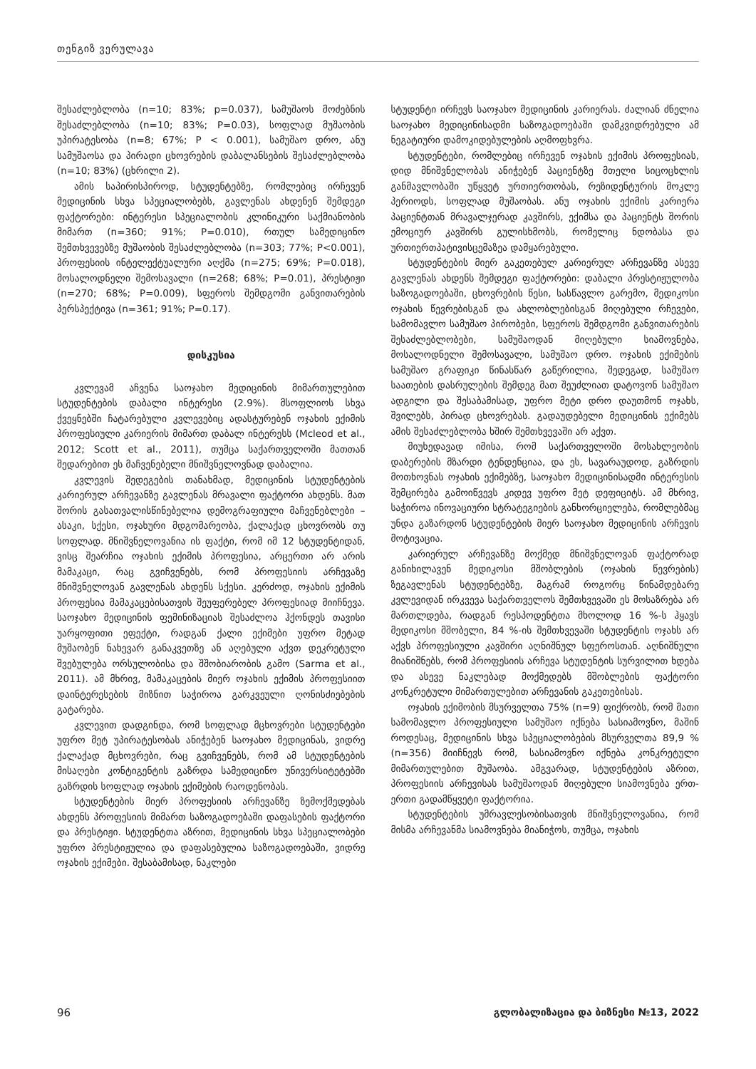თენგიზ ვერულავა
შესაძლებლობა (n=10; 83%; p=0.037), სამუშაოს მოძებნის შესაძლებლობა (n=10; 83%; P=0.03), სოფლად მუშაობის უპირატესობა (n=8; 67%; P < 0.001), სამუშაო დრო, ანუ სამუშაოსა და პირადი ცხოვრების დაბალანსების შესაძლებლობა (n=10; 83%) (ცხრილი 2).
ამის საპირისპიროდ, სტუდენტებზე, რომლებიც ირჩევენ მედიცინის სხვა სპეციალობებს, გავლენას ახდენენ შემდეგი ფაქტორები: ინტერესი სპეციალობის კლინიკური საქმიანობის მიმართ (n=360; 91%; P=0.010), რთულ სამედიცინო შემთხვევებზე მუშაობის შესაძლებლობა (n=303; 77%; P<0.001), პროფესიის ინტელექტუალური აღქმა (n=275; 69%; P=0.018), მოსალოდნელი შემოსავალი (n=268; 68%; P=0.01), პრესტიჟი (n=270; 68%; P=0.009), სფეროს შემდგომი განვითარების პერსპექტივა (n=361; 91%; P=0.17).
დისკუსია
კვლევამ აჩვენა საოჯახო მედიცინის მიმართულებით სტუდენტების დაბალი ინტერესი (2.9%). მსოფლიოს სხვა ქვეყნებში ჩატარებული კვლევებიც ადასტურებენ ოჯახის ექიმის პროფესიული კარიერის მიმართ დაბალ ინტერესს (Mcleod et al., 2012; Scott et al., 2011), თუმცა საქართველოში მათთან შედარებით ეს მაჩვენებელი მნიშვნელოვნად დაბალია.
კვლევის შედეგების თანახმად, მედიცინის სტუდენტების კარიერულ არჩევანზე გავლენას მრავალი ფაქტორი ახდენს. მათ შორის გასათვალისწინებელია დემოგრაფიული მაჩვენებლები – ასაკი, სქესი, ოჯახური მდგომარეობა, ქალაქად ცხოვრობს თუ სოფლად. მნიშვნელოვანია ის ფაქტი, რომ იმ 12 სტუდენტიდან, ვისც შეარჩია ოჯახის ექიმის პროფესია, არცერთი არ არის მამაკაცი, რაც გვიჩვენებს, რომ პროფესიის არჩევაზე მნიშვნელოვან გავლენას ახდენს სქესი. კერძოდ, ოჯახის ექიმის პროფესია მამაკაცებისათვის შეუფერებელ პროფესიად მიიჩნევა. საოჯახო მედიცინის ფემინიზაციას შესაძლოა ჰქონდეს თავისი უარყოფითი ეფექტი, რადგან ქალი ექიმები უფრო მეტად მუშაობენ ნახევარ განაკვეთზე ან აღებული აქვთ დეკრეტული შვებულება ორსულობისა და შშობიარობის გამო (Sarma et al., 2011). ამ მხრივ, მამაკაცების მიერ ოჯახის ექიმის პროფესიით დაინტერესების მიზნით საჭიროა გარკვეული ღონისძიებების გატარება.
კვლევით დადგინდა, რომ სოფლად მცხოვრები სტუდენტები უფრო მეტ უპირატესობას ანიჭებენ საოჯახო მედიცინას, ვიდრე ქალაქად მცხოვრები, რაც გვიჩვენებს, რომ ამ სტუდენტების მისაღები კონტიგენტის გაზრდა სამედიცინო უნივერსიტეტებში გაზრდის სოფლად ოჯახის ექიმების რაოდენობას.
სტუდენტების მიერ პროფესიის არჩევანზე ზემოქმედებას ახდენს პროფესიის მიმართ საზოგადოებაში დაფასების ფაქტორი და პრესტიჟი. სტუდენტთა აზრით, მედიცინის სხვა სპეციალობები უფრო პრესტიჟულია და დაფასებულია საზოგადოებაში, ვიდრე ოჯახის ექიმები. შესაბამისად, ნაკლები
სტუდენტი ირჩევს საოჯახო მედიცინის კარიერას. ძალიან ძნელია საოჯახო მედიცინისადმი საზოგადოებაში დამკვიდრებული ამ ნეგატიური დამოკიდებულების აღმოფხვრა.
სტუდენტები, რომლებიც ირჩევენ ოჯახის ექიმის პროფესიას, დიდ მნიშვნელობას ანიჭებენ პაციენტზე მთელი სიცოცხლის განმავლობაში უწყვეტ ურთიერთობას, რეზიდენტურის მოკლე პერიოდს, სოფლად მუშაობას. ანუ ოჯახის ექიმის კარიერა პაციენტთან მრავალჯერად კავშირს, ექიმსა და პაციენტს შორის ემოციურ კავშირს გულისხმობს, რომელიც ნდობასა და ურთიერთპატივისცემაზეა დამყარებული.
სტუდენტების მიერ გაკეთებულ კარიერულ არჩევანზე ასევე გავლენას ახდენს შემდეგი ფაქტორები: დაბალი პრესტიჟულობა საზოგადოებაში, ცხოვრების წესი, სასწავლო გარემო, მედიკოსი ოჯახის წევრებისგან და ახლობლებისგან მიღებული რჩევები, სამომავლო სამუშაო პირობები, სფეროს შემდგომი განვითარების შესაძლებლობები, სამუშაოდან მიღებული სიამოვნება, მოსალოდნელი შემოსავალი, სამუშაო დრო. ოჯახის ექიმების სამუშაო გრაფიკი წინასწარ გაწერილია, შედეგად, სამუშაო საათების დასრულების შემდეგ მათ შეუძლიათ დატოვონ სამუშაო ადგილი და შესაბამისად, უფრო მეტი დრო დაუთმონ ოჯახს, შვილებს, პირად ცხოვრებას. გადაუდებელი მედიცინის ექიმებს ამის შესაძლებლობა ხშირ შემთხვევაში არ აქვთ.
მიუხედავად იმისა, რომ საქართველოში მოსახლეობის დაბერების მზარდი ტენდენციაა, და ეს, სავარაუდოდ, გაზრდის მოთხოვნას ოჯახის ექიმებზე, საოჯახო მედიცინისადმი ინტერესის შემცირება გამოიწვევს კიდევ უფრო მეტ დეფიციტს. ამ მხრივ, საჭიროა ინოვაციური სტრატეგიების განხორციელება, რომლებმაც უნდა გაზარდონ სტუდენტების მიერ საოჯახო მედიცინის არჩევის მოტივაცია.
კარიერულ არჩევანზე მოქმედ მნიშვნელოვან ფაქტორად განიხილავენ მედიკოსი მშობლების (ოჯახის წევრების) ზეგავლენას სტუდენტებზე, მაგრამ როგორც წინამდებარე კვლევიდან ირკვევა საქართველოს შემთხვევაში ეს მოსაზრება არ მართლდება, რადგან რესპოდენტთა მხოლოდ 16 %-ს ჰყავს მედიკოსი მშობელი, 84 %-ის შემთხვევაში სტუდენტის ოჯახს არ აქვს პროფესიული კავშირი აღნიშნულ სფეროსთან. აღნიშნული მიანიშნებს, რომ პროფესიის არჩევა სტუდენტის სურვილით ხდება და ასევე ნაკლებად მოქმედებს მშობლების ფაქტორი კონკრეტული მიმართულებით არჩევანის გაკეთებისას.
ოჯახის ექიმობის მსურველთა 75% (n=9) ფიქრობს, რომ მათი სამომავლო პროფესიული სამუშაო იქნება სასიამოვნო, მაშინ როდესაც, მედიცინის სხვა სპეციალობების მსურველთა 89,9 % (n=356) მიიჩნევს რომ, სასიამოვნო იქნება კონკრეტული მიმართულებით მუშაობა. ამგვარად, სტუდენტების აზრით, პროფესიის არჩევისას სამუშაოდან მიღებული სიამოვნება ერთ-ერთი გადამწყვეტი ფაქტორია.
სტუდენტების უმრავლესობისათვის მნიშვნელოვანია, რომ მისმა არჩევანმა სიამოვნება მიანიჭოს, თუმცა, ოჯახის
96 გლობალიზაცია და ბიზნესი №13, 2022